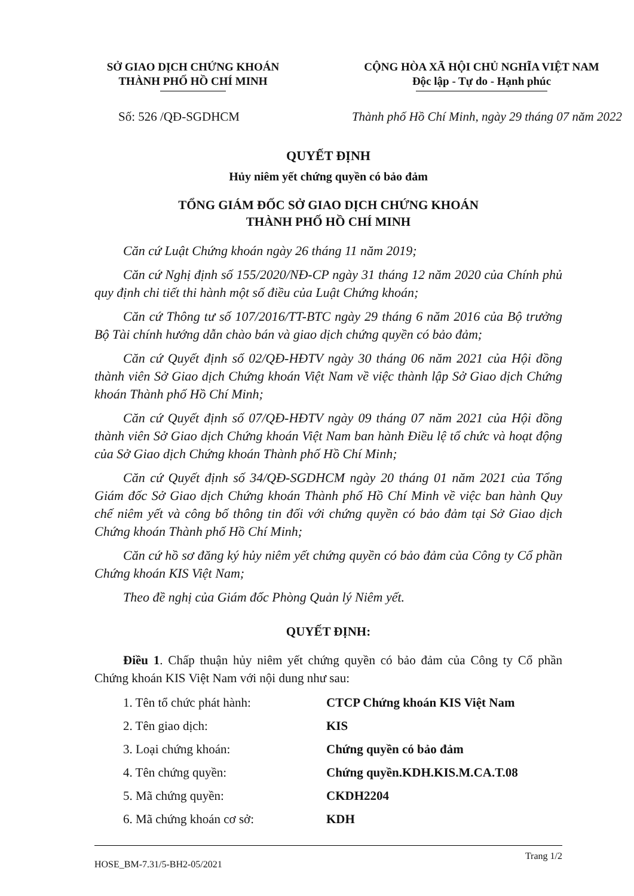SỞ GIAO DỊCH CHỨNG KHOÁN
THÀNH PHỐ HỒ CHÍ MINH
CỘNG HÒA XÃ HỘI CHỦ NGHĨA VIỆT NAM
Độc lập - Tự do - Hạnh phúc
Số: 526 /QĐ-SGDHCM Thành phố Hồ Chí Minh, ngày 29 tháng 07 năm 2022
QUYẾT ĐỊNH
Hủy niêm yết chứng quyền có bảo đảm
TỔNG GIÁM ĐỐC SỞ GIAO DỊCH CHỨNG KHOÁN
THÀNH PHỐ HỒ CHÍ MINH
Căn cứ Luật Chứng khoán ngày 26 tháng 11 năm 2019;
Căn cứ Nghị định số 155/2020/NĐ-CP ngày 31 tháng 12 năm 2020 của Chính phủ quy định chi tiết thi hành một số điều của Luật Chứng khoán;
Căn cứ Thông tư số 107/2016/TT-BTC ngày 29 tháng 6 năm 2016 của Bộ trưởng Bộ Tài chính hướng dẫn chào bán và giao dịch chứng quyền có bảo đảm;
Căn cứ Quyết định số 02/QĐ-HĐTV ngày 30 tháng 06 năm 2021 của Hội đồng thành viên Sở Giao dịch Chứng khoán Việt Nam về việc thành lập Sở Giao dịch Chứng khoán Thành phố Hồ Chí Minh;
Căn cứ Quyết định số 07/QĐ-HĐTV ngày 09 tháng 07 năm 2021 của Hội đồng thành viên Sở Giao dịch Chứng khoán Việt Nam ban hành Điều lệ tổ chức và hoạt động của Sở Giao dịch Chứng khoán Thành phố Hồ Chí Minh;
Căn cứ Quyết định số 34/QĐ-SGDHCM ngày 20 tháng 01 năm 2021 của Tổng Giám đốc Sở Giao dịch Chứng khoán Thành phố Hồ Chí Minh về việc ban hành Quy chế niêm yết và công bố thông tin đối với chứng quyền có bảo đảm tại Sở Giao dịch Chứng khoán Thành phố Hồ Chí Minh;
Căn cứ hồ sơ đăng ký hủy niêm yết chứng quyền có bảo đảm của Công ty Cổ phần Chứng khoán KIS Việt Nam;
Theo đề nghị của Giám đốc Phòng Quản lý Niêm yết.
QUYẾT ĐỊNH:
Điều 1. Chấp thuận hủy niêm yết chứng quyền có bảo đảm của Công ty Cổ phần Chứng khoán KIS Việt Nam với nội dung như sau:
1. Tên tổ chức phát hành: CTCP Chứng khoán KIS Việt Nam
2. Tên giao dịch: KIS
3. Loại chứng khoán: Chứng quyền có bảo đảm
4. Tên chứng quyền: Chứng quyền.KDH.KIS.M.CA.T.08
5. Mã chứng quyền: CKDH2204
6. Mã chứng khoán cơ sở: KDH
HOSE_BM-7.31/5-BH2-05/2021 Trang 1/2